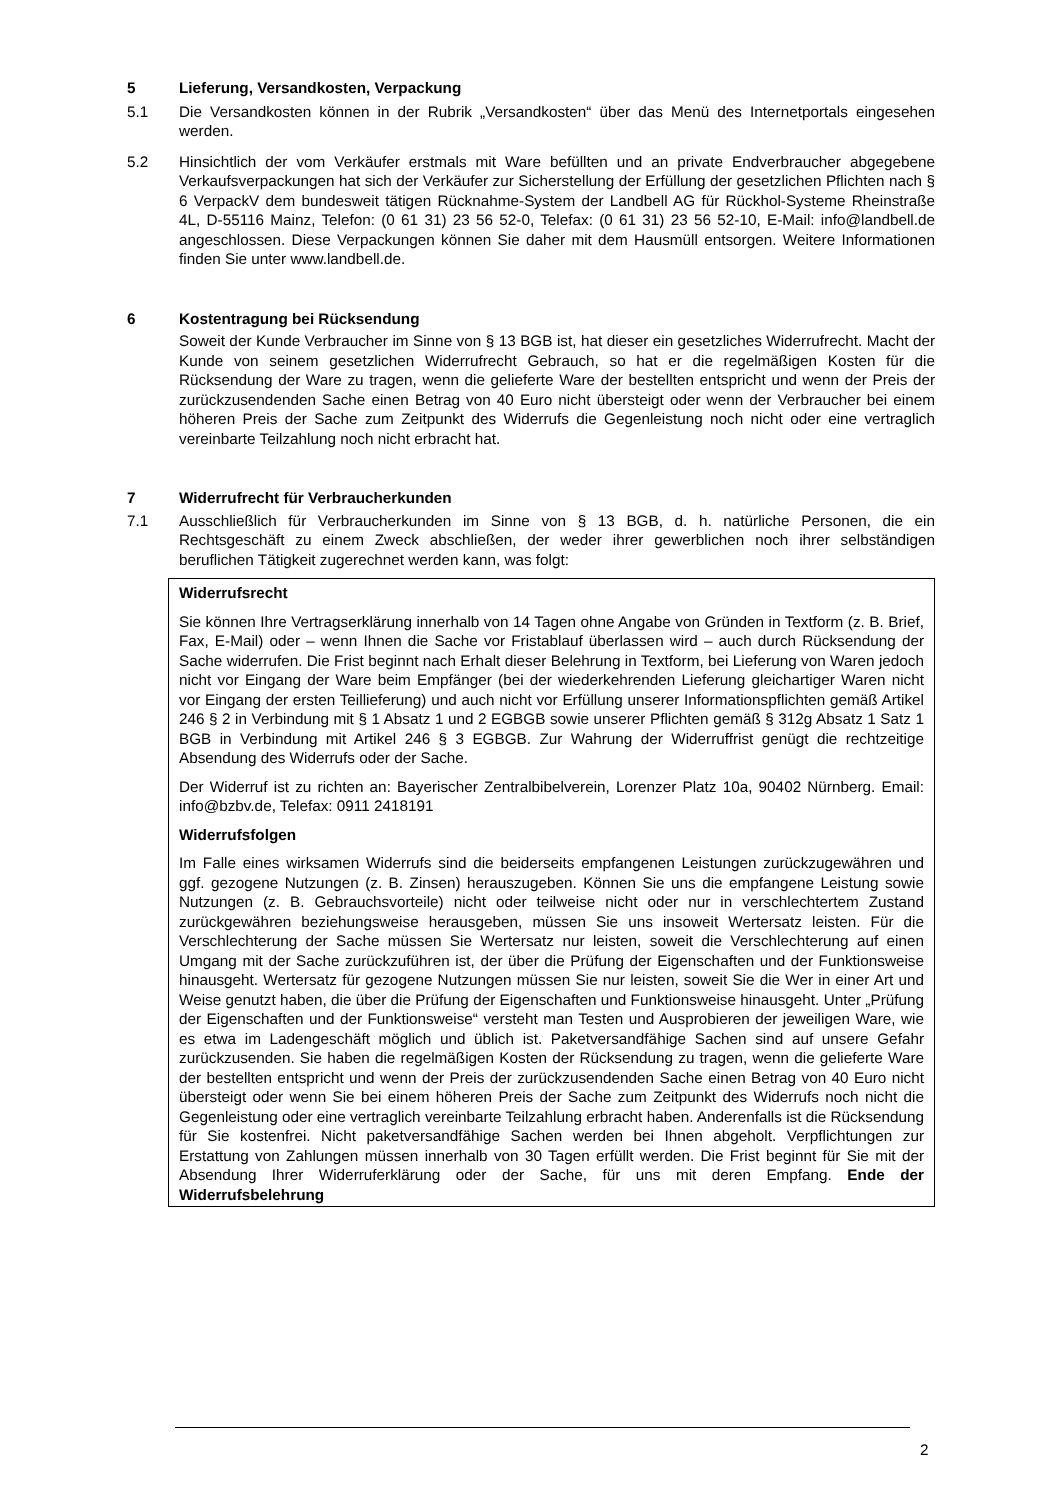5 Lieferung, Versandkosten, Verpackung
5.1 Die Versandkosten können in der Rubrik „Versandkosten“ über das Menü des Internetportals eingesehen werden.
5.2 Hinsichtlich der vom Verkäufer erstmals mit Ware befüllten und an private Endverbraucher abgegebene Verkaufsverpackungen hat sich der Verkäufer zur Sicherstellung der Erfüllung der gesetzlichen Pflichten nach § 6 VerpackV dem bundesweit tätigen Rücknahme-System der Landbell AG für Rückhol-Systeme Rheinstraße 4L, D-55116 Mainz, Telefon: (0 61 31) 23 56 52-0, Telefax: (0 61 31) 23 56 52-10, E-Mail: info@landbell.de angeschlossen. Diese Verpackungen können Sie daher mit dem Hausmüll entsorgen. Weitere Informationen finden Sie unter www.landbell.de.
6 Kostentragung bei Rücksendung
Soweit der Kunde Verbraucher im Sinne von § 13 BGB ist, hat dieser ein gesetzliches Widerrufrecht. Macht der Kunde von seinem gesetzlichen Widerrufrecht Gebrauch, so hat er die regelmäßigen Kosten für die Rücksendung der Ware zu tragen, wenn die gelieferte Ware der bestellten entspricht und wenn der Preis der zurückzusendenden Sache einen Betrag von 40 Euro nicht übersteigt oder wenn der Verbraucher bei einem höheren Preis der Sache zum Zeitpunkt des Widerrufs die Gegenleistung noch nicht oder eine vertraglich vereinbarte Teilzahlung noch nicht erbracht hat.
7 Widerrufrecht für Verbraucherkunden
7.1 Ausschließlich für Verbraucherkunden im Sinne von § 13 BGB, d. h. natürliche Personen, die ein Rechtsgeschäft zu einem Zweck abschließen, der weder ihrer gewerblichen noch ihrer selbständigen beruflichen Tätigkeit zugerechnet werden kann, was folgt:
Widerrufsrecht
Sie können Ihre Vertragserklärung innerhalb von 14 Tagen ohne Angabe von Gründen in Textform (z. B. Brief, Fax, E-Mail) oder – wenn Ihnen die Sache vor Fristablauf überlassen wird – auch durch Rücksendung der Sache widerrufen. Die Frist beginnt nach Erhalt dieser Belehrung in Textform, bei Lieferung von Waren jedoch nicht vor Eingang der Ware beim Empfänger (bei der wiederkehrenden Lieferung gleichartiger Waren nicht vor Eingang der ersten Teillieferung) und auch nicht vor Erfüllung unserer Informationspflichten gemäß Artikel 246 § 2 in Verbindung mit § 1 Absatz 1 und 2 EGBGB sowie unserer Pflichten gemäß § 312g Absatz 1 Satz 1 BGB in Verbindung mit Artikel 246 § 3 EGBGB. Zur Wahrung der Widerruffrist genügt die rechtzeitige Absendung des Widerrufs oder der Sache.
Der Widerruf ist zu richten an: Bayerischer Zentralbibelverein, Lorenzer Platz 10a, 90402 Nürnberg. Email: info@bzbv.de, Telefax: 0911 2418191
Widerrufsfolgen
Im Falle eines wirksamen Widerrufs sind die beiderseits empfangenen Leistungen zurückzugewähren und ggf. gezogene Nutzungen (z. B. Zinsen) herauszugeben. Können Sie uns die empfangene Leistung sowie Nutzungen (z. B. Gebrauchsvorteile) nicht oder teilweise nicht oder nur in verschlechtertem Zustand zurückgewähren beziehungsweise herausgeben, müssen Sie uns insoweit Wertersatz leisten. Für die Verschlechterung der Sache müssen Sie Wertersatz nur leisten, soweit die Verschlechterung auf einen Umgang mit der Sache zurückzuführen ist, der über die Prüfung der Eigenschaften und der Funktionsweise hinausgeht. Wertersatz für gezogene Nutzungen müssen Sie nur leisten, soweit Sie die Wer in einer Art und Weise genutzt haben, die über die Prüfung der Eigenschaften und Funktionsweise hinausgeht. Unter „Prüfung der Eigenschaften und der Funktionsweise“ versteht man Testen und Ausprobieren der jeweiligen Ware, wie es etwa im Ladengeschäft möglich und üblich ist. Paketversandfähige Sachen sind auf unsere Gefahr zurückzusenden. Sie haben die regelmäßigen Kosten der Rücksendung zu tragen, wenn die gelieferte Ware der bestellten entspricht und wenn der Preis der zurückzusendenden Sache einen Betrag von 40 Euro nicht übersteigt oder wenn Sie bei einem höheren Preis der Sache zum Zeitpunkt des Widerrufs noch nicht die Gegenleistung oder eine vertraglich vereinbarte Teilzahlung erbracht haben. Anderenfalls ist die Rücksendung für Sie kostenfrei. Nicht paketversandfähige Sachen werden bei Ihnen abgeholt. Verpflichtungen zur Erstattung von Zahlungen müssen innerhalb von 30 Tagen erfüllt werden. Die Frist beginnt für Sie mit der Absendung Ihrer Widerruferklärung oder der Sache, für uns mit deren Empfang. Ende der Widerrufsbelehrung
2